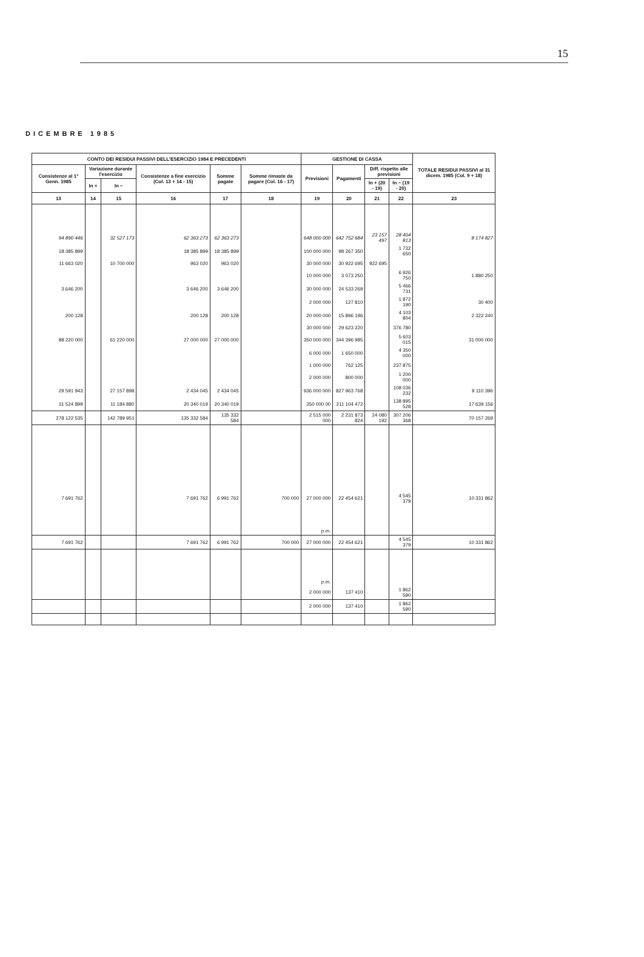15
DICEMBRE 1985
| CONTO DEI RESIDUI PASSIVI DELL'ESERCIZIO 1984 E PRECEDENTI | | | | | | GESTIONE DI CASSA | | | | TOTALE RESIDUI PASSIVI al 31 dicem. 1985 (Col. 9 + 18) |
| --- | --- | --- | --- | --- | --- | --- | --- | --- | --- | --- |
| Consistenze al 1° Genn. 1985 | Variazione durante l'esercizio | | Consistenze a fine esercizio (Col. 13 + 14 - 15) | Somme pagate | Somme rimaste da pagare (Col. 16 - 17) | Previsioni | Pagamenti | Diff. rispetto alle previsioni | | |
| | In + | In − | | | | | | In + (20 - 19) | In − (19 - 20) | |
| 13 | 14 | 15 | 16 | 17 | 18 | 19 | 20 | 21 | 22 | 23 |
| 94 890 446 | | 32 527 173 | 62 363 273 | 62 363 273 | | 648 000 000 | 642 752 684 | 23 157 497 | 28 404 813 | 8 174 827 |
| 18 385 899 | | | 18 385 899 | 18 385 899 | | 100 000 000 | 98 267 350 | | 1 732 650 | |
| 11 663 020 | | 10 700 000 | 963 020 | 963 020 | | 30 000 000 | 30 922 695 | 922 695 | | |
| | | | | | | 10 000 000 | 3 073 250 | | 6 926 750 | 1 880 250 |
| 3 646 200 | | | 3 646 200 | 3 646 200 | | 30 000 000 | 24 533 269 | | 5 466 731 | |
| | | | | | | 2 000 000 | 127 810 | | 1 872 190 | 30 400 |
| 200 128 | | | 200 128 | 200 128 | | 20 000 000 | 15 896 196 | | 4 103 804 | 2 322 240 |
| | | | | | | 30 000 000 | 29 623 220 | | 376 780 | |
| 88 220 000 | | 61 220 000 | 27 000 000 | 27 000 000 | | 350 000 000 | 344 396 985 | | 5 603 015 | 31 000 000 |
| | | | | | | 6 000 000 | 1 650 000 | | 4 350 000 | |
| | | | | | | 1 000 000 | 762 125 | | 237 875 | |
| | | | | | | 2 000 000 | 800 000 | | 1 200 000 | |
| 29 591 943 | | 27 157 898 | 2 434 045 | 2 434 045 | | 936 000 000 | 827 963 768 | | 108 036 232 | 9 110 396 |
| 31 524 899 | | 11 184 880 | 20 340 019 | 20 340 019 | | 350 000 00 | 211 104 472 | | 138 895 528 | 17 639 156 |
| 278 122 535 | | 142 789 951 | 135 332 584 | 135 332 584 | | 2 515 000 000 | 2 231 873 824 | 24 080 192 | 307 206 368 | 70 157 269 |
| 7 691 762 | | | 7 691 762 | 6 991 762 | 700 000 | 27 000 000 | 22 454 621 | | 4 545 379 | 10 331 862 |
| | | | | | | p.m. | | | | |
| 7 691 762 | | | 7 691 762 | 6 991 762 | 700 000 | 27 000 000 | 22 454 621 | | 4 545 379 | 10 331 862 |
| | | | | | | p.m. | | | | |
| | | | | | | 2 000 000 | 137 410 | | 1 862 590 | |
| | | | | | | 2 000 000 | 137 410 | | 1 862 590 | |